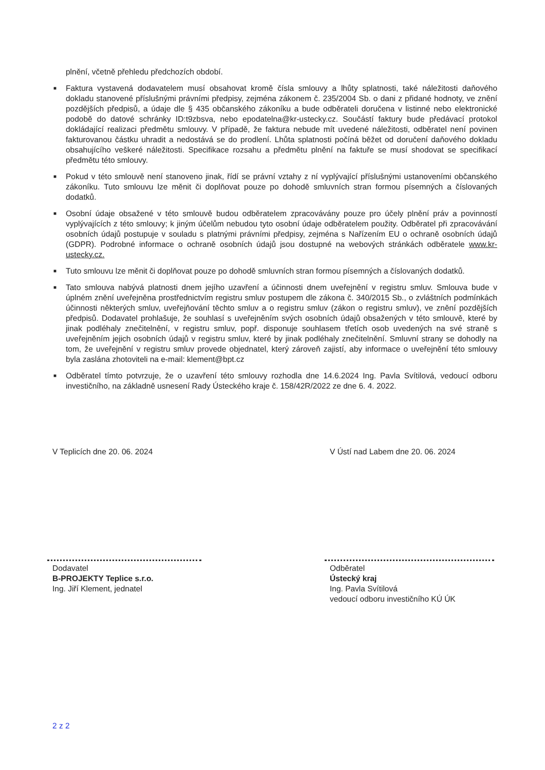plnění, včetně přehledu předchozích období.
■ Faktura vystavená dodavatelem musí obsahovat kromě čísla smlouvy a lhůty splatnosti, také náležitosti daňového dokladu stanovené příslušnými právními předpisy, zejména zákonem č. 235/2004 Sb. o dani z přidané hodnoty, ve znění pozdějších předpisů, a údaje dle § 435 občanského zákoníku a bude odběrateli doručena v listinné nebo elektronické podobě do datové schránky ID:t9zbsva, nebo epodatelna@kr-ustecky.cz. Součástí faktury bude předávací protokol dokládající realizaci předmětu smlouvy. V případě, že faktura nebude mít uvedené náležitosti, odběratel není povinen fakturovanou částku uhradit a nedostává se do prodlení. Lhůta splatnosti počíná běžet od doručení daňového dokladu obsahujícího veškeré náležitosti. Specifikace rozsahu a předmětu plnění na faktuře se musí shodovat se specifikací předmětu této smlouvy.
■ Pokud v této smlouvě není stanoveno jinak, řídí se právní vztahy z ní vyplývající příslušnými ustanoveními občanského zákoníku. Tuto smlouvu lze měnit či doplňovat pouze po dohodě smluvních stran formou písemných a číslovaných dodatků.
■ Osobní údaje obsažené v této smlouvě budou odběratelem zpracovávány pouze pro účely plnění práv a povinností vyplývajících z této smlouvy; k jiným účelům nebudou tyto osobní údaje odběratelem použity. Odběratel při zpracovávání osobních údajů postupuje v souladu s platnými právními předpisy, zejména s Nařízením EU o ochraně osobních údajů (GDPR). Podrobné informace o ochraně osobních údajů jsou dostupné na webových stránkách odběratele www.kr-ustecky.cz.
■ Tuto smlouvu lze měnit či doplňovat pouze po dohodě smluvních stran formou písemných a číslovaných dodatků.
■ Tato smlouva nabývá platnosti dnem jejího uzavření a účinnosti dnem uveřejnění v registru smluv. Smlouva bude v úplném znění uveřejněna prostřednictvím registru smluv postupem dle zákona č. 340/2015 Sb., o zvláštních podmínkách účinnosti některých smluv, uveřejňování těchto smluv a o registru smluv (zákon o registru smluv), ve znění pozdějších předpisů. Dodavatel prohlašuje, že souhlasí s uveřejněním svých osobních údajů obsažených v této smlouvě, které by jinak podléhaly znečitelnění, v registru smluv, popř. disponuje souhlasem třetích osob uvedených na své straně s uveřejněním jejich osobních údajů v registru smluv, které by jinak podléhaly znečitelnění. Smluvní strany se dohodly na tom, že uveřejnění v registru smluv provede objednatel, který zároveň zajistí, aby informace o uveřejnění této smlouvy byla zaslána zhotoviteli na e-mail: klement@bpt.cz
■ Odběratel tímto potvrzuje, že o uzavření této smlouvy rozhodla dne 14.6.2024 Ing. Pavla Svítilová, vedoucí odboru investičního, na základně usnesení Rady Ústeckého kraje č. 158/42R/2022 ze dne 6. 4. 2022.
V Teplicích dne 20. 06. 2024
Dodavatel
B-PROJEKTY Teplice s.r.o.
Ing. Jiří Klement, jednatel
V Ústí nad Labem dne 20. 06. 2024
Odběratel
Ústecký kraj
Ing. Pavla Svítilová
vedoucí odboru investičního KÚ ÚK
2 z 2